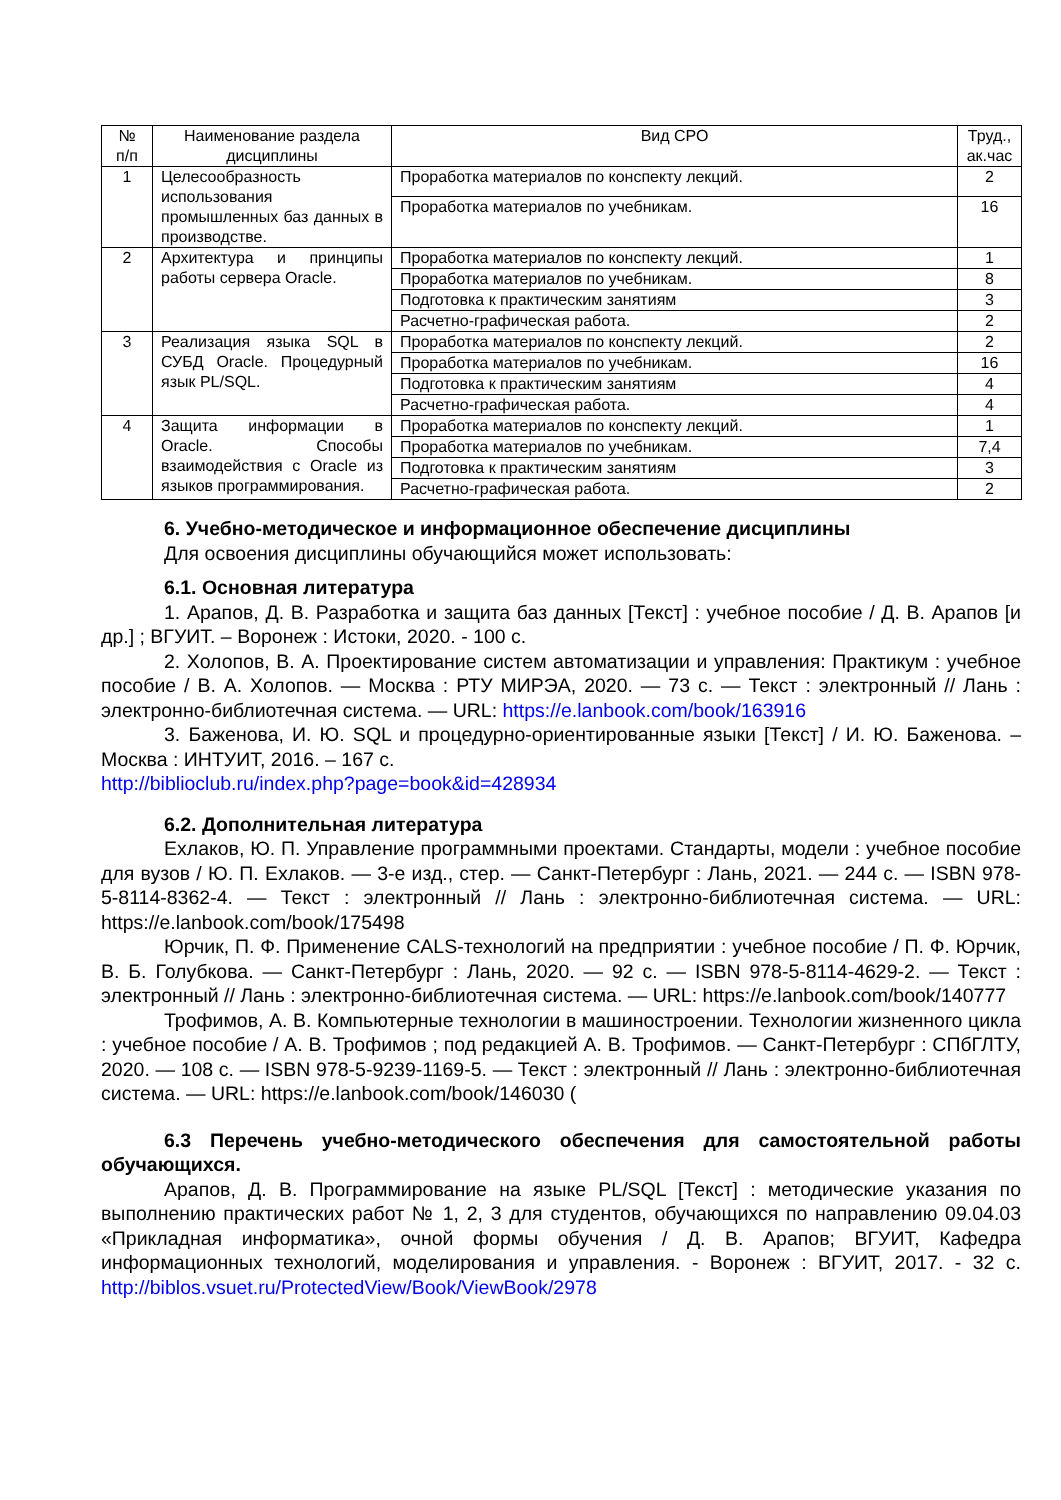| № п/п | Наименование раздела дисциплины | Вид СРО | Труд., ак.час |
| --- | --- | --- | --- |
| 1 | Целесообразность использования промышленных баз данных в производстве. | Проработка материалов по конспекту лекций. | 2 |
| | | Проработка материалов по учебникам. | 16 |
| 2 | Архитектура и принципы работы сервера Oracle. | Проработка материалов по конспекту лекций. | 1 |
| | | Проработка материалов по учебникам. | 8 |
| | | Подготовка к практическим занятиям | 3 |
| | | Расчетно-графическая работа. | 2 |
| 3 | Реализация языка SQL в СУБД Oracle. Процедурный язык PL/SQL. | Проработка материалов по конспекту лекций. | 2 |
| | | Проработка материалов по учебникам. | 16 |
| | | Подготовка к практическим занятиям | 4 |
| | | Расчетно-графическая работа. | 4 |
| 4 | Защита информации в Oracle. Способы взаимодействия с Oracle из языков программирования. | Проработка материалов по конспекту лекций. | 1 |
| | | Проработка материалов по учебникам. | 7,4 |
| | | Подготовка к практическим занятиям | 3 |
| | | Расчетно-графическая работа. | 2 |
6. Учебно-методическое и информационное обеспечение дисциплины
Для освоения дисциплины обучающийся может использовать:
6.1. Основная литература
1. Арапов, Д. В. Разработка и защита баз данных [Текст] : учебное пособие / Д. В. Арапов [и др.] ; ВГУИТ. – Воронеж : Истоки, 2020. - 100 с.
2. Холопов, В. А. Проектирование систем автоматизации и управления: Практикум : учебное пособие / В. А. Холопов. — Москва : РТУ МИРЭА, 2020. — 73 с. — Текст : электронный // Лань : электронно-библиотечная система. — URL: https://e.lanbook.com/book/163916
3. Баженова, И. Ю. SQL и процедурно-ориентированные языки [Текст] / И. Ю. Баженова. – Москва : ИНТУИТ, 2016. – 167 с.
http://biblioclub.ru/index.php?page=book&id=428934
6.2. Дополнительная литература
Ехлаков, Ю. П. Управление программными проектами. Стандарты, модели : учебное пособие для вузов / Ю. П. Ехлаков. — 3-е изд., стер. — Санкт-Петербург : Лань, 2021. — 244 с. — ISBN 978-5-8114-8362-4. — Текст : электронный // Лань : электронно-библиотечная система. — URL: https://e.lanbook.com/book/175498
Юрчик, П. Ф. Применение CALS-технологий на предприятии : учебное пособие / П. Ф. Юрчик, В. Б. Голубкова. — Санкт-Петербург : Лань, 2020. — 92 с. — ISBN 978-5-8114-4629-2. — Текст : электронный // Лань : электронно-библиотечная система. — URL: https://e.lanbook.com/book/140777
Трофимов, А. В. Компьютерные технологии в машиностроении. Технологии жизненного цикла : учебное пособие / А. В. Трофимов ; под редакцией А. В. Трофимов. — Санкт-Петербург : СПбГЛТУ, 2020. — 108 с. — ISBN 978-5-9239-1169-5. — Текст : электронный // Лань : электронно-библиотечная система. — URL: https://e.lanbook.com/book/146030 (
6.3 Перечень учебно-методического обеспечения для самостоятельной работы обучающихся.
Арапов, Д. В. Программирование на языке PL/SQL [Текст] : методические указания по выполнению практических работ № 1, 2, 3 для студентов, обучающихся по направлению 09.04.03 «Прикладная информатика», очной формы обучения / Д. В. Арапов; ВГУИТ, Кафедра информационных технологий, моделирования и управления. - Воронеж : ВГУИТ, 2017. - 32 с. http://biblos.vsuet.ru/ProtectedView/Book/ViewBook/2978